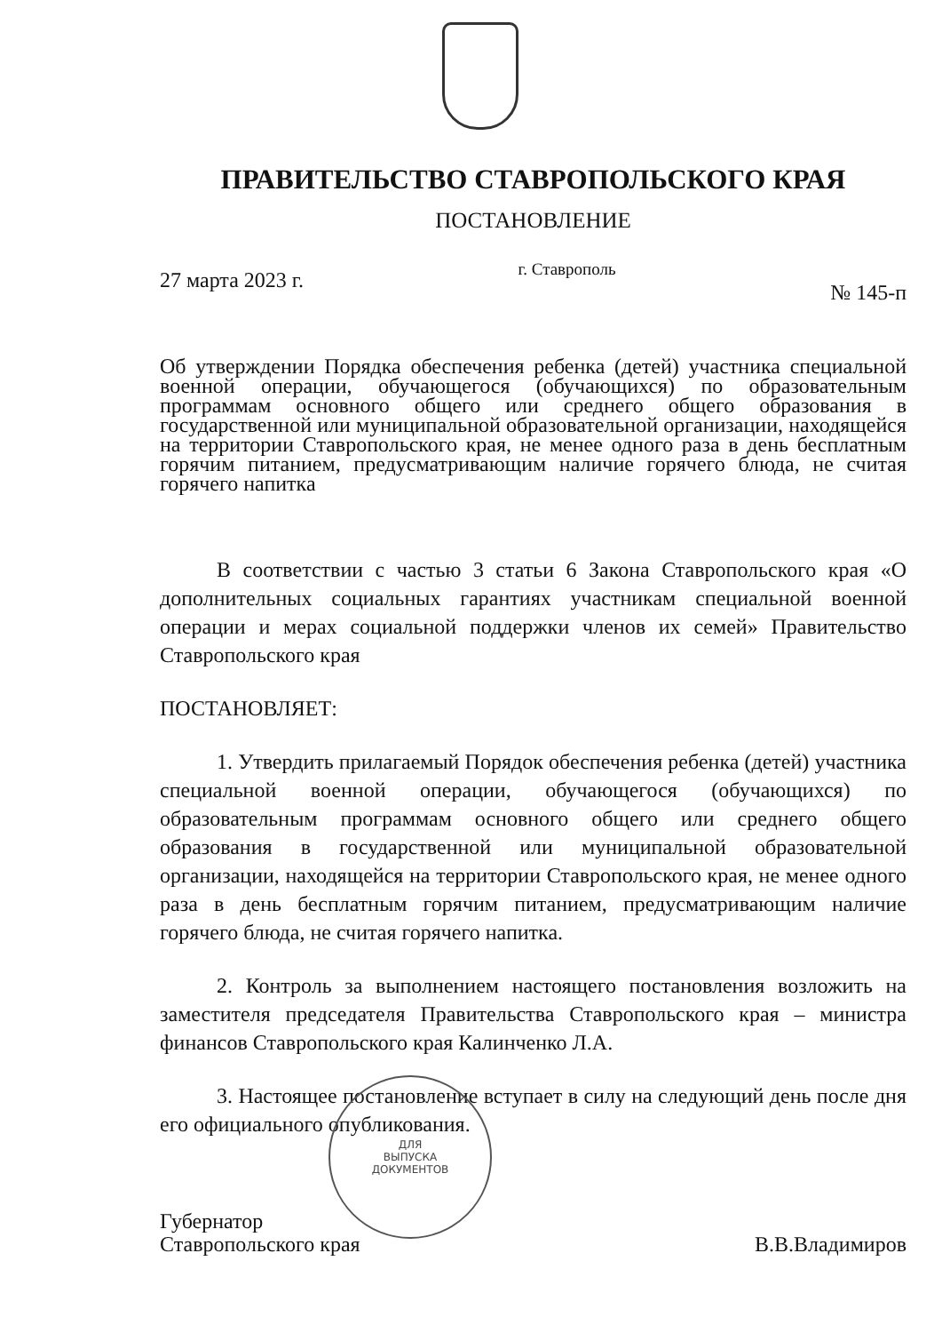ПРАВИТЕЛЬСТВО СТАВРОПОЛЬСКОГО КРАЯ
ПОСТАНОВЛЕНИЕ
27 марта 2023 г. г. Ставрополь № 145-п
Об утверждении Порядка обеспечения ребенка (детей) участника специальной военной операции, обучающегося (обучающихся) по образовательным программам основного общего или среднего общего образования в государственной или муниципальной образовательной организации, находящейся на территории Ставропольского края, не менее одного раза в день бесплатным горячим питанием, предусматривающим наличие горячего блюда, не считая горячего напитка
В соответствии с частью 3 статьи 6 Закона Ставропольского края «О дополнительных социальных гарантиях участникам специальной военной операции и мерах социальной поддержки членов их семей» Правительство Ставропольского края
ПОСТАНОВЛЯЕТ:
1. Утвердить прилагаемый Порядок обеспечения ребенка (детей) участника специальной военной операции, обучающегося (обучающихся) по образовательным программам основного общего или среднего общего образования в государственной или муниципальной образовательной организации, находящейся на территории Ставропольского края, не менее одного раза в день бесплатным горячим питанием, предусматривающим наличие горячего блюда, не считая горячего напитка.
2. Контроль за выполнением настоящего постановления возложить на заместителя председателя Правительства Ставропольского края – министра финансов Ставропольского края Калинченко Л.А.
3. Настоящее постановление вступает в силу на следующий день после дня его официального опубликования.
Губернатор
Ставропольского края
В.В.Владимиров
ДЛЯ
ВЫПУСКА
ДОКУМЕНТОВ